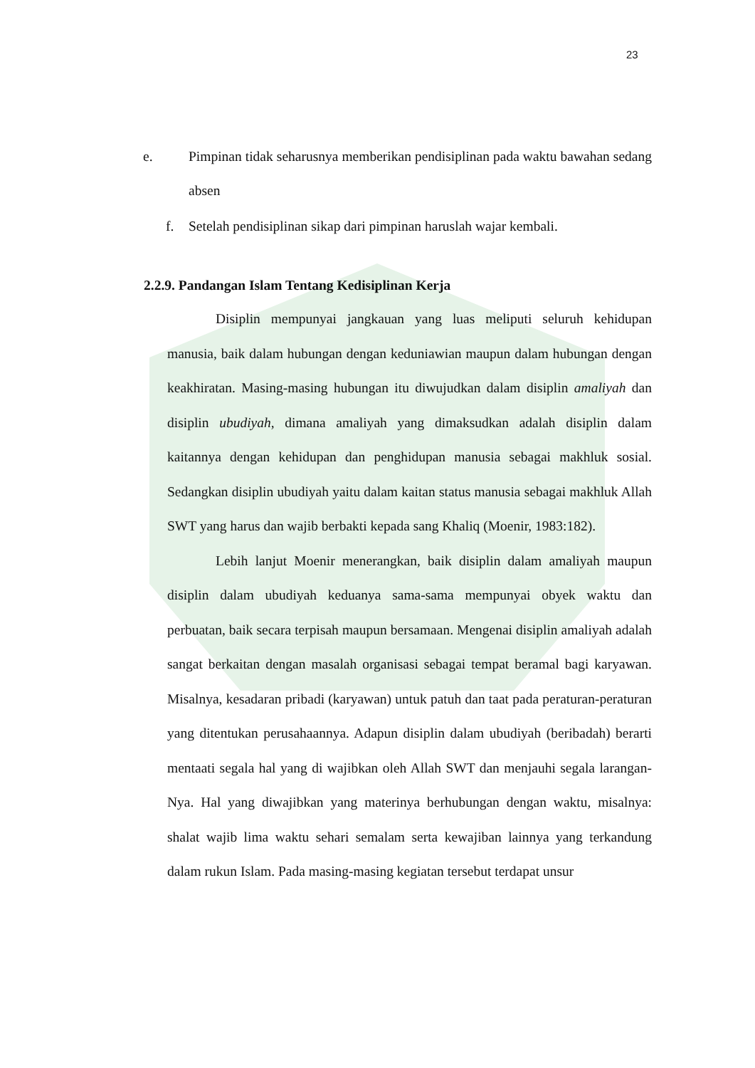23
e. Pimpinan tidak seharusnya memberikan pendisiplinan pada waktu bawahan sedang absen
f. Setelah pendisiplinan sikap dari pimpinan haruslah wajar kembali.
2.2.9. Pandangan Islam Tentang Kedisiplinan Kerja
Disiplin mempunyai jangkauan yang luas meliputi seluruh kehidupan manusia, baik dalam hubungan dengan keduniawian maupun dalam hubungan dengan keakhiratan. Masing-masing hubungan itu diwujudkan dalam disiplin amaliyah dan disiplin ubudiyah, dimana amaliyah yang dimaksudkan adalah disiplin dalam kaitannya dengan kehidupan dan penghidupan manusia sebagai makhluk sosial. Sedangkan disiplin ubudiyah yaitu dalam kaitan status manusia sebagai makhluk Allah SWT yang harus dan wajib berbakti kepada sang Khaliq (Moenir, 1983:182).
Lebih lanjut Moenir menerangkan, baik disiplin dalam amaliyah maupun disiplin dalam ubudiyah keduanya sama-sama mempunyai obyek waktu dan perbuatan, baik secara terpisah maupun bersamaan. Mengenai disiplin amaliyah adalah sangat berkaitan dengan masalah organisasi sebagai tempat beramal bagi karyawan. Misalnya, kesadaran pribadi (karyawan) untuk patuh dan taat pada peraturan-peraturan yang ditentukan perusahaannya. Adapun disiplin dalam ubudiyah (beribadah) berarti mentaati segala hal yang di wajibkan oleh Allah SWT dan menjauhi segala larangan-Nya. Hal yang diwajibkan yang materinya berhubungan dengan waktu, misalnya: shalat wajib lima waktu sehari semalam serta kewajiban lainnya yang terkandung dalam rukun Islam. Pada masing-masing kegiatan tersebut terdapat unsur